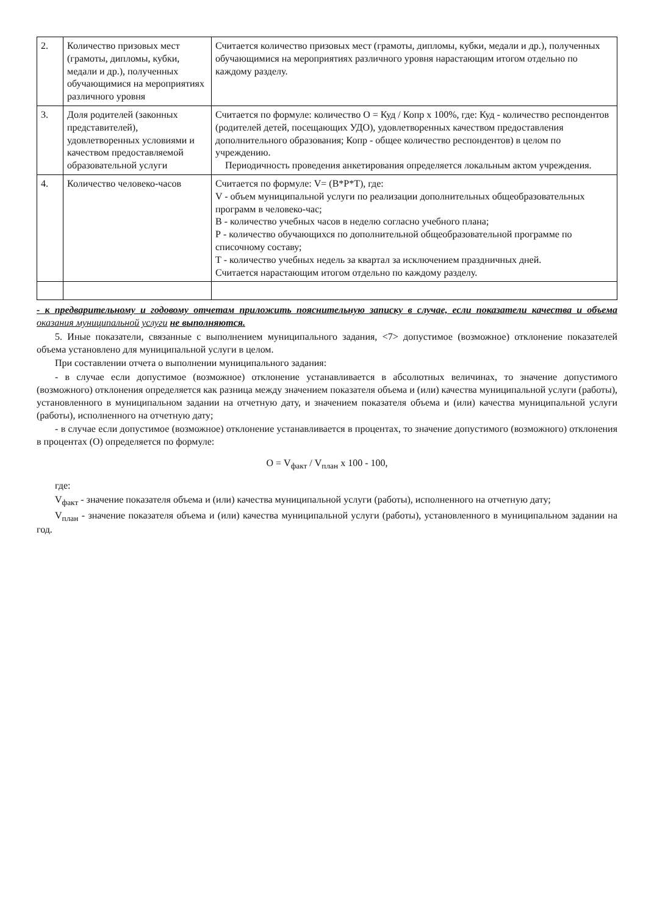| 2. | Количество призовых мест (грамоты, дипломы, кубки, медали и др.), полученных обучающимися на мероприятиях различного уровня | Считается количество призовых мест (грамоты, дипломы, кубки, медали и др.), полученных обучающимися на мероприятиях различного уровня нарастающим итогом отдельно по каждому разделу. |
| 3. | Доля родителей (законных представителей), удовлетворенных условиями и качеством предоставляемой образовательной услуги | Считается по формуле: количество О = Куд / Копр х 100%, где: Куд - количество респондентов (родителей детей, посещающих УДО), удовлетворенных качеством предоставления дополнительного образования; Копр - общее количество респондентов) в целом по учреждению. Периодичность проведения анкетирования определяется локальным актом учреждения. |
| 4. | Количество человеко-часов | Считается по формуле: V= (В*Р*Т), где: V - объем муниципальной услуги по реализации дополнительных общеобразовательных программ в человеко-час; В - количество учебных часов в неделю согласно учебного плана; Р - количество обучающихся по дополнительной общеобразовательной программе по списочному составу; Т - количество учебных недель за квартал за исключением праздничных дней. Считается нарастающим итогом отдельно по каждому разделу. |
- к предварительному и годовому отчетам приложить пояснительную записку в случае, если показатели качества и объема оказания муниципальной услуги не выполняются.
5. Иные показатели, связанные с выполнением муниципального задания, <7> допустимое (возможное) отклонение показателей объема установлено для муниципальной услуги в целом.
При составлении отчета о выполнении муниципального задания:
- в случае если допустимое (возможное) отклонение устанавливается в абсолютных величинах, то значение допустимого (возможного) отклонения определяется как разница между значением показателя объема и (или) качества муниципальной услуги (работы), установленного в муниципальном задании на отчетную дату, и значением показателя объема и (или) качества муниципальной услуги (работы), исполненного на отчетную дату;
- в случае если допустимое (возможное) отклонение устанавливается в процентах, то значение допустимого (возможного) отклонения в процентах (О) определяется по формуле:
О = V<sub>факт</sub> / V<sub>план</sub> х 100 - 100,
где:
V<sub>факт</sub> - значение показателя объема и (или) качества муниципальной услуги (работы), исполненного на отчетную дату;
V<sub>план</sub> - значение показателя объема и (или) качества муниципальной услуги (работы), установленного в муниципальном задании на год.